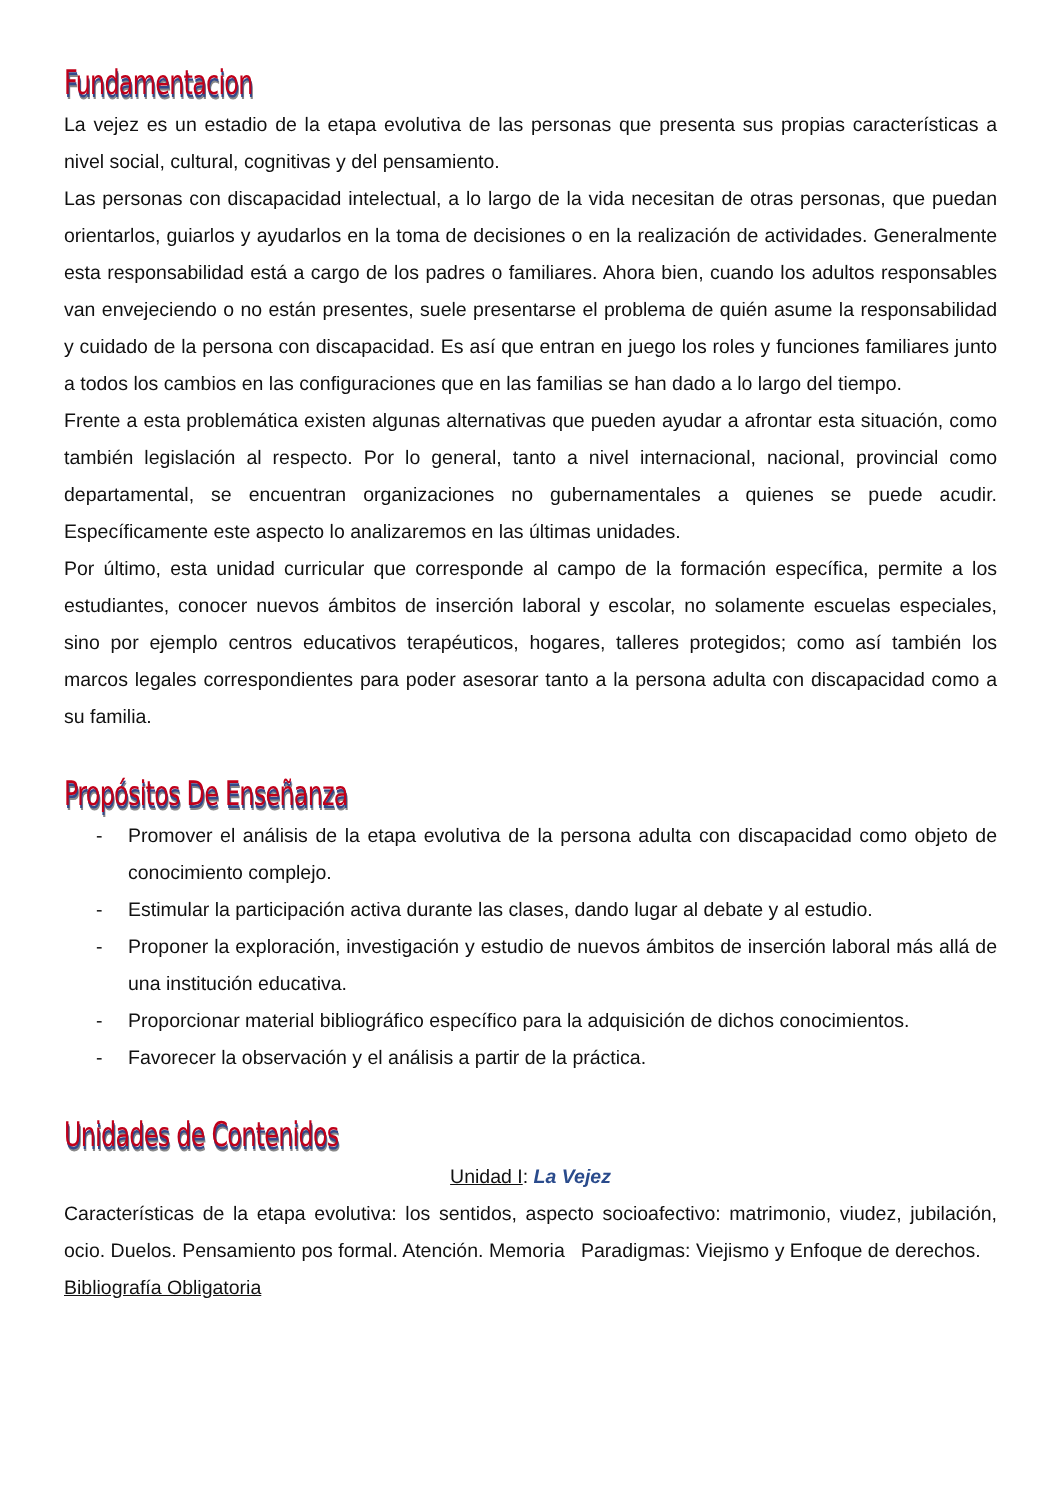Fundamentacion
La vejez es un estadio de la etapa evolutiva de las personas que presenta sus propias características a nivel social, cultural, cognitivas y del pensamiento.
Las personas con discapacidad intelectual, a lo largo de la vida necesitan de otras personas, que puedan orientarlos, guiarlos y ayudarlos en la toma de decisiones o en la realización de actividades. Generalmente esta responsabilidad está a cargo de los padres o familiares. Ahora bien, cuando los adultos responsables van envejeciendo o no están presentes, suele presentarse el problema de quién asume la responsabilidad y cuidado de la persona con discapacidad. Es así que entran en juego los roles y funciones familiares junto a todos los cambios en las configuraciones que en las familias se han dado a lo largo del tiempo.
Frente a esta problemática existen algunas alternativas que pueden ayudar a afrontar esta situación, como también legislación al respecto. Por lo general, tanto a nivel internacional, nacional, provincial como departamental, se encuentran organizaciones no gubernamentales a quienes se puede acudir. Específicamente este aspecto lo analizaremos en las últimas unidades.
Por último, esta unidad curricular que corresponde al campo de la formación específica, permite a los estudiantes, conocer nuevos ámbitos de inserción laboral y escolar, no solamente escuelas especiales, sino por ejemplo centros educativos terapéuticos, hogares, talleres protegidos; como así también los marcos legales correspondientes para poder asesorar tanto a la persona adulta con discapacidad como a su familia.
Propósitos De Enseñanza
- Promover el análisis de la etapa evolutiva de la persona adulta con discapacidad como objeto de conocimiento complejo.
- Estimular la participación activa durante las clases, dando lugar al debate y al estudio.
- Proponer la exploración, investigación y estudio de nuevos ámbitos de inserción laboral más allá de una institución educativa.
- Proporcionar material bibliográfico específico para la adquisición de dichos conocimientos.
- Favorecer la observación y el análisis a partir de la práctica.
Unidades de Contenidos
Unidad I: La Vejez
Características de la etapa evolutiva: los sentidos, aspecto socioafectivo: matrimonio, viudez, jubilación, ocio. Duelos. Pensamiento pos formal. Atención. Memoria Paradigmas: Viejismo y Enfoque de derechos.
Bibliografía Obligatoria